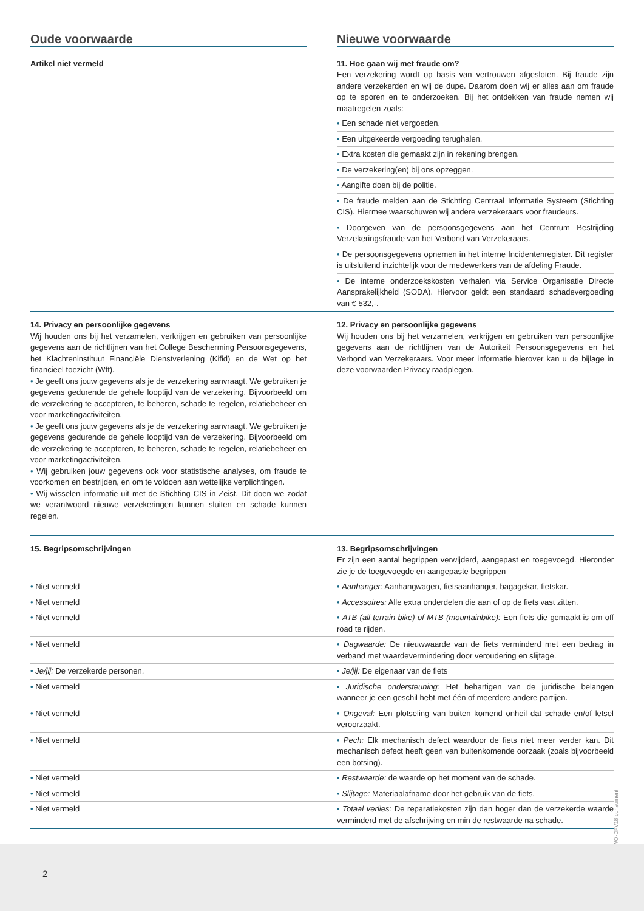| Oude voorwaarde | Nieuwe voorwaarde |
| Artikel niet vermeld | 11. Hoe gaan wij met fraude om? Een verzekering wordt op basis van vertrouwen afgesloten. Bij fraude zijn andere verzekerden en wij de dupe. Daarom doen wij er alles aan om fraude op te sporen en te onderzoeken. Bij het ontdekken van fraude nemen wij maatregelen zoals: |
| | • Een schade niet vergoeden. |
| | • Een uitgekeerde vergoeding terughalen. |
| | • Extra kosten die gemaakt zijn in rekening brengen. |
| | • De verzekering(en) bij ons opzeggen. |
| | • Aangifte doen bij de politie. |
| | • De fraude melden aan de Stichting Centraal Informatie Systeem (Stichting CIS). Hiermee waarschuwen wij andere verzekeraars voor fraudeurs. |
| | • Doorgeven van de persoonsgegevens aan het Centrum Bestrijding Verzekeringsfraude van het Verbond van Verzekeraars. |
| | • De persoonsgegevens opnemen in het interne Incidentenregister. Dit register is uitsluitend inzichtelijk voor de medewerkers van de afdeling Fraude. |
| | • De interne onderzoekskosten verhalen via Service Organisatie Directe Aansprakelijkheid (SODA). Hiervoor geldt een standaard schadevergoeding van € 532,-. |
| 14. Privacy en persoonlijke gegevens Wij houden ons bij het verzamelen, verkrijgen en gebruiken van persoonlijke gegevens aan de richtlijnen van het College Bescherming Persoonsgegevens, het Klachteninstituut Financiële Dienstverlening (Kifid) en de Wet op het financieel toezicht (Wft). • Je geeft ons jouw gegevens als je de verzekering aanvraagt. We gebruiken je gegevens gedurende de gehele looptijd van de verzekering. Bijvoorbeeld om de verzekering te accepteren, te beheren, schade te regelen, relatiebeheer en voor marketingactiviteiten. • Je geeft ons jouw gegevens als je de verzekering aanvraagt. We gebruiken je gegevens gedurende de gehele looptijd van de verzekering. Bijvoorbeeld om de verzekering te accepteren, te beheren, schade te regelen, relatiebeheer en voor marketingactiviteiten. • Wij gebruiken jouw gegevens ook voor statistische analyses, om fraude te voorkomen en bestrijden, en om te voldoen aan wettelijke verplichtingen. • Wij wisselen informatie uit met de Stichting CIS in Zeist. Dit doen we zodat we verantwoord nieuwe verzekeringen kunnen sluiten en schade kunnen regelen. | 12. Privacy en persoonlijke gegevens Wij houden ons bij het verzamelen, verkrijgen en gebruiken van persoonlijke gegevens aan de richtlijnen van de Autoriteit Persoonsgegevens en het Verbond van Verzekeraars. Voor meer informatie hierover kan u de bijlage in deze voorwaarden Privacy raadplegen. |
| 15. Begripsomschrijvingen | 13. Begripsomschrijvingen Er zijn een aantal begrippen verwijderd, aangepast en toegevoegd. Hieronder zie je de toegevoegde en aangepaste begrippen |
| • Niet vermeld | • Aanhanger: Aanhangwagen, fietsaanhanger, bagagekar, fietskar. |
| • Niet vermeld | • Accessoires: Alle extra onderdelen die aan of op de fiets vast zitten. |
| • Niet vermeld | • ATB (all-terrain-bike) of MTB (mountainbike): Een fiets die gemaakt is om off road te rijden. |
| • Niet vermeld | • Dagwaarde: De nieuwwaarde van de fiets verminderd met een bedrag in verband met waardevermindering door veroudering en slijtage. |
| • Je/jij: De verzekerde personen. | • Je/jij: De eigenaar van de fiets |
| • Niet vermeld | • Juridische ondersteuning: Het behartigen van de juridische belangen wanneer je een geschil hebt met één of meerdere andere partijen. |
| • Niet vermeld | • Ongeval: Een plotseling van buiten komend onheil dat schade en/of letsel veroorzaakt. |
| • Niet vermeld | • Pech: Elk mechanisch defect waardoor de fiets niet meer verder kan. Dit mechanisch defect heeft geen van buitenkomende oorzaak (zoals bijvoorbeeld een botsing). |
| • Niet vermeld | • Restwaarde: de waarde op het moment van de schade. |
| • Niet vermeld | • Slijtage: Materiaalafname door het gebruik van de fiets. |
| • Niet vermeld | • Totaal verlies: De reparatiekosten zijn dan hoger dan de verzekerde waarde verminderd met de afschrijving en min de restwaarde na schade. |
WO-DFV18 consument
2